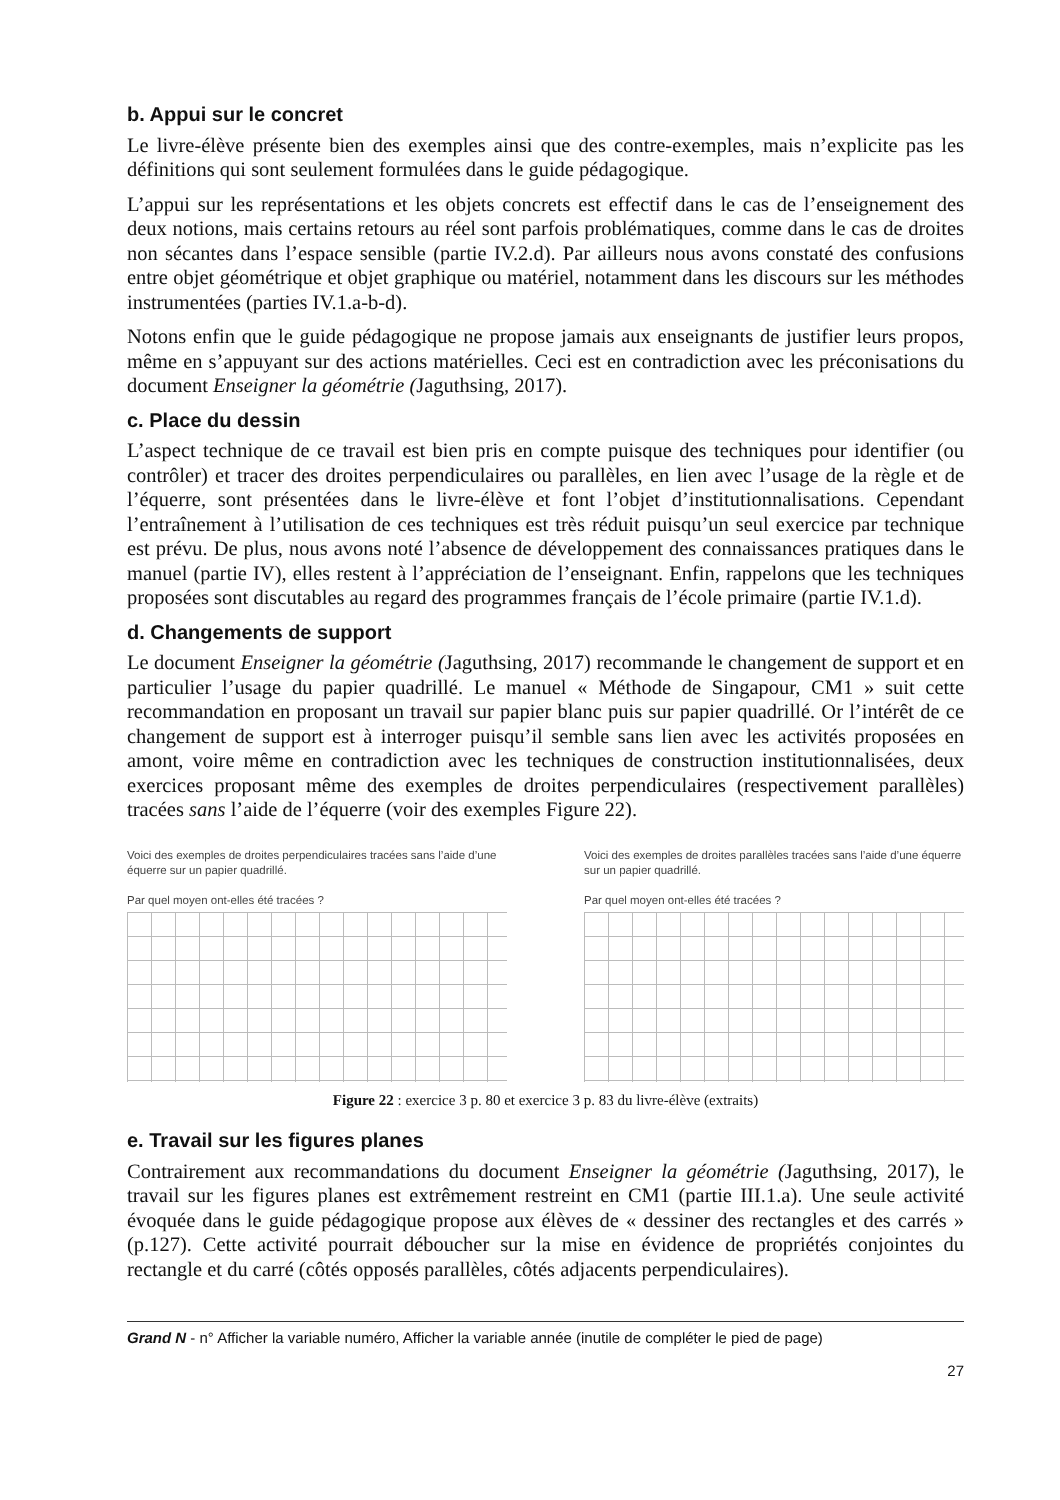b. Appui sur le concret
Le livre-élève présente bien des exemples ainsi que des contre-exemples, mais n’explicite pas les définitions qui sont seulement formulées dans le guide pédagogique.
L’appui sur les représentations et les objets concrets est effectif dans le cas de l’enseignement des deux notions, mais certains retours au réel sont parfois problématiques, comme dans le cas de droites non sécantes dans l’espace sensible (partie IV.2.d). Par ailleurs nous avons constaté des confusions entre objet géométrique et objet graphique ou matériel, notamment dans les discours sur les méthodes instrumentées (parties IV.1.a-b-d).
Notons enfin que le guide pédagogique ne propose jamais aux enseignants de justifier leurs propos, même en s’appuyant sur des actions matérielles. Ceci est en contradiction avec les préconisations du document Enseigner la géométrie (Jaguthsing, 2017).
c. Place du dessin
L’aspect technique de ce travail est bien pris en compte puisque des techniques pour identifier (ou contrôler) et tracer des droites perpendiculaires ou parallèles, en lien avec l’usage de la règle et de l’équerre, sont présentées dans le livre-élève et font l’objet d’institutionnalisations. Cependant l’entraînement à l’utilisation de ces techniques est très réduit puisqu’un seul exercice par technique est prévu. De plus, nous avons noté l’absence de développement des connaissances pratiques dans le manuel (partie IV), elles restent à l’appréciation de l’enseignant. Enfin, rappelons que les techniques proposées sont discutables au regard des programmes français de l’école primaire (partie IV.1.d).
d. Changements de support
Le document Enseigner la géométrie (Jaguthsing, 2017) recommande le changement de support et en particulier l’usage du papier quadrillé. Le manuel « Méthode de Singapour, CM1 » suit cette recommandation en proposant un travail sur papier blanc puis sur papier quadrillé. Or l’intérêt de ce changement de support est à interroger puisqu’il semble sans lien avec les activités proposées en amont, voire même en contradiction avec les techniques de construction institutionnalisées, deux exercices proposant même des exemples de droites perpendiculaires (respectivement parallèles) tracées sans l’aide de l’équerre (voir des exemples Figure 22).
Voici des exemples de droites perpendiculaires tracées sans l’aide d’une équerre sur un papier quadrillé.
Par quel moyen ont-elles été tracées ?
Voici des exemples de droites parallèles tracées sans l’aide d’une équerre sur un papier quadrillé.
Par quel moyen ont-elles été tracées ?
Figure 22 : exercice 3 p. 80 et exercice 3 p. 83 du livre-élève (extraits)
e. Travail sur les figures planes
Contrairement aux recommandations du document Enseigner la géométrie (Jaguthsing, 2017), le travail sur les figures planes est extrêmement restreint en CM1 (partie III.1.a). Une seule activité évoquée dans le guide pédagogique propose aux élèves de « dessiner des rectangles et des carrés » (p.127). Cette activité pourrait déboucher sur la mise en évidence de propriétés conjointes du rectangle et du carré (côtés opposés parallèles, côtés adjacents perpendiculaires).
Grand N - n° Afficher la variable numéro, Afficher la variable année (inutile de compléter le pied de page)
27